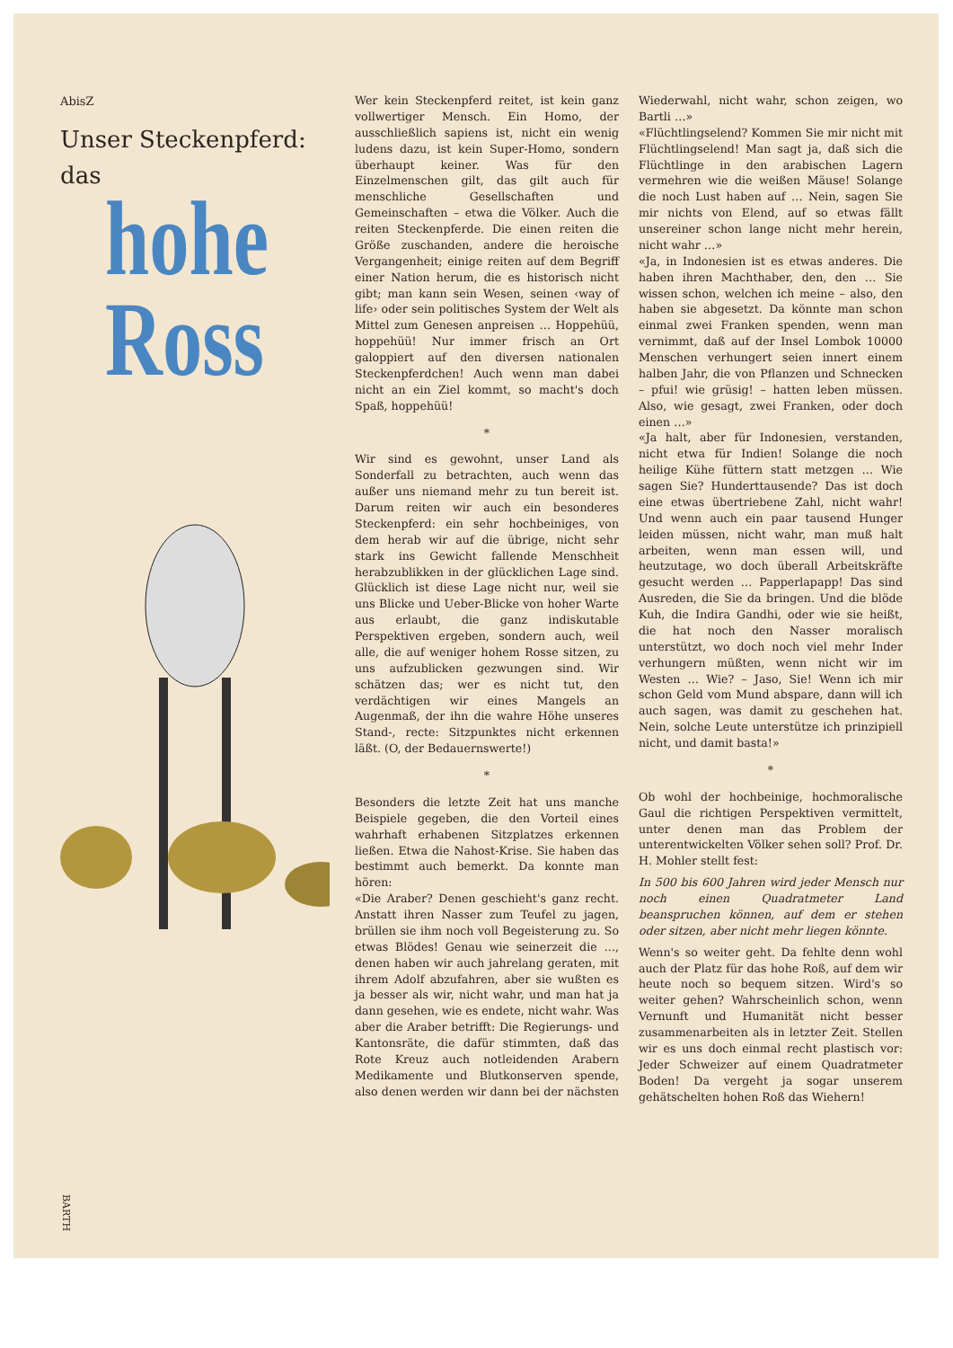AbisZ
Unser Steckenpferd:
das
hohe
Ross
Wer kein Steckenpferd reitet, ist kein ganz vollwertiger Mensch. Ein Homo, der ausschließlich sapiens ist, nicht ein wenig ludens dazu, ist kein Super-Homo, sondern überhaupt keiner. Was für den Einzelmenschen gilt, das gilt auch für menschliche Gesellschaften und Gemeinschaften – etwa die Völker. Auch die reiten Steckenpferde. Die einen reiten die Größe zuschanden, andere die heroische Vergangenheit; einige reiten auf dem Begriff einer Nation herum, die es historisch nicht gibt; man kann sein Wesen, seinen ‹way of life› oder sein politisches System der Welt als Mittel zum Genesen anpreisen … Hoppehüü, hoppehüü! Nur immer frisch an Ort galoppiert auf den diversen nationalen Steckenpferdchen! Auch wenn man dabei nicht an ein Ziel kommt, so macht's doch Spaß, hoppehüü!
*
Wir sind es gewohnt, unser Land als Sonderfall zu betrachten, auch wenn das außer uns niemand mehr zu tun bereit ist. Darum reiten wir auch ein besonderes Steckenpferd: ein sehr hochbeiniges, von dem herab wir auf die übrige, nicht sehr stark ins Gewicht fallende Menschheit herabzublikken in der glücklichen Lage sind. Glücklich ist diese Lage nicht nur, weil sie uns Blicke und Ueber-Blicke von hoher Warte aus erlaubt, die ganz indiskutable Perspektiven ergeben, sondern auch, weil alle, die auf weniger hohem Rosse sitzen, zu uns aufzublicken gezwungen sind. Wir schätzen das; wer es nicht tut, den verdächtigen wir eines Mangels an Augenmaß, der ihn die wahre Höhe unseres Stand-, recte: Sitzpunktes nicht erkennen läßt. (O, der Bedauernswerte!)
*
Besonders die letzte Zeit hat uns manche Beispiele gegeben, die den Vorteil eines wahrhaft erhabenen Sitzplatzes erkennen ließen. Etwa die Nahost-Krise. Sie haben das bestimmt auch bemerkt. Da konnte man hören:
«Die Araber? Denen geschieht's ganz recht. Anstatt ihren Nasser zum Teufel zu jagen, brüllen sie ihm noch voll Begeisterung zu. So etwas Blödes! Genau wie seinerzeit die …, denen haben wir auch jahrelang geraten, mit ihrem Adolf abzufahren, aber sie wußten es ja besser als wir, nicht wahr, und man hat ja dann gesehen, wie es endete, nicht wahr. Was aber die Araber betrifft: Die Regierungs- und Kantonsräte, die dafür stimmten, daß das Rote Kreuz auch notleidenden Arabern Medikamente und Blutkonserven spende, also denen werden wir dann bei der nächsten Wiederwahl, nicht wahr, schon zeigen, wo Bartli …»
«Flüchtlingselend? Kommen Sie mir nicht mit Flüchtlingselend! Man sagt ja, daß sich die Flüchtlinge in den arabischen Lagern vermehren wie die weißen Mäuse! Solange die noch Lust haben auf … Nein, sagen Sie mir nichts von Elend, auf so etwas fällt unsereiner schon lange nicht mehr herein, nicht wahr …»
«Ja, in Indonesien ist es etwas anderes. Die haben ihren Machthaber, den, den … Sie wissen schon, welchen ich meine – also, den haben sie abgesetzt. Da könnte man schon einmal zwei Franken spenden, wenn man vernimmt, daß auf der Insel Lombok 10000 Menschen verhungert seien innert einem halben Jahr, die von Pflanzen und Schnecken – pfui! wie grüsig! – hatten leben müssen. Also, wie gesagt, zwei Franken, oder doch einen …»
«Ja halt, aber für Indonesien, verstanden, nicht etwa für Indien! Solange die noch heilige Kühe füttern statt metzgen … Wie sagen Sie? Hunderttausende? Das ist doch eine etwas übertriebene Zahl, nicht wahr! Und wenn auch ein paar tausend Hunger leiden müssen, nicht wahr, man muß halt arbeiten, wenn man essen will, und heutzutage, wo doch überall Arbeitskräfte gesucht werden … Papperlapapp! Das sind Ausreden, die Sie da bringen. Und die blöde Kuh, die Indira Gandhi, oder wie sie heißt, die hat noch den Nasser moralisch unterstützt, wo doch noch viel mehr Inder verhungern müßten, wenn nicht wir im Westen … Wie? – Jaso, Sie! Wenn ich mir schon Geld vom Mund abspare, dann will ich auch sagen, was damit zu geschehen hat. Nein, solche Leute unterstütze ich prinzipiell nicht, und damit basta!»
*
Ob wohl der hochbeinige, hochmoralische Gaul die richtigen Perspektiven vermittelt, unter denen man das Problem der unterentwickelten Völker sehen soll? Prof. Dr. H. Mohler stellt fest:
In 500 bis 600 Jahren wird jeder Mensch nur noch einen Quadratmeter Land beanspruchen können, auf dem er stehen oder sitzen, aber nicht mehr liegen könnte.
Wenn's so weiter geht. Da fehlte denn wohl auch der Platz für das hohe Roß, auf dem wir heute noch so bequem sitzen. Wird's so weiter gehen? Wahrscheinlich schon, wenn Vernunft und Humanität nicht besser zusammenarbeiten als in letzter Zeit. Stellen wir es uns doch einmal recht plastisch vor: Jeder Schweizer auf einem Quadratmeter Boden! Da vergeht ja sogar unserem gehätschelten hohen Roß das Wiehern!
BARTH